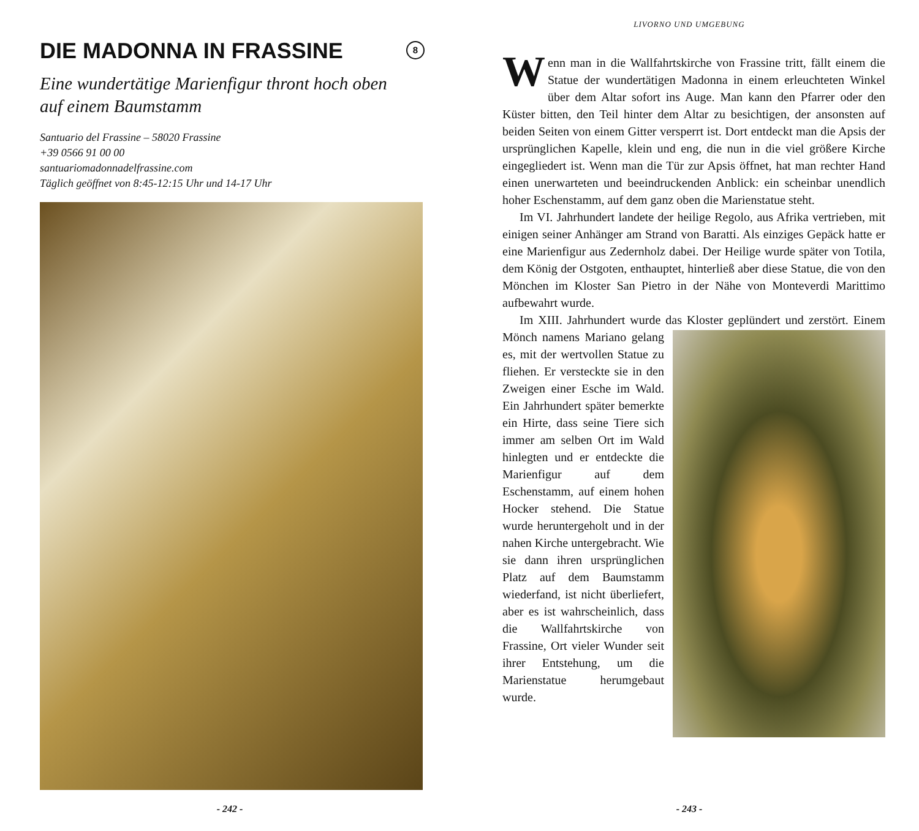DIE MADONNA IN FRASSINE 8
Eine wundertätige Marienfigur thront hoch oben auf einem Baumstamm
Santuario del Frassine – 58020 Frassine
+39 0566 91 00 00
santuariomadonnadelfrassine.com
Täglich geöffnet von 8:45-12:15 Uhr und 14-17 Uhr
- 242 -
LIVORNO UND UMGEBUNG
Wenn man in die Wallfahrtskirche von Frassine tritt, fällt einem die Statue der wundertätigen Madonna in einem erleuchteten Winkel über dem Altar sofort ins Auge. Man kann den Pfarrer oder den Küster bitten, den Teil hinter dem Altar zu besichtigen, der ansonsten auf beiden Seiten von einem Gitter versperrt ist. Dort entdeckt man die Apsis der ursprünglichen Kapelle, klein und eng, die nun in die viel größere Kirche eingegliedert ist. Wenn man die Tür zur Apsis öffnet, hat man rechter Hand einen unerwarteten und beeindruckenden Anblick: ein scheinbar unendlich hoher Eschenstamm, auf dem ganz oben die Marienstatue steht.
Im VI. Jahrhundert landete der heilige Regolo, aus Afrika vertrieben, mit einigen seiner Anhänger am Strand von Baratti. Als einziges Gepäck hatte er eine Marienfigur aus Zedernholz dabei. Der Heilige wurde später von Totila, dem König der Ostgoten, enthauptet, hinterließ aber diese Statue, die von den Mönchen im Kloster San Pietro in der Nähe von Monteverdi Marittimo aufbewahrt wurde.
Im XIII. Jahrhundert wurde das Kloster geplündert und zerstört. Einem Mönch namens Mariano gelang es, mit der wertvollen Statue zu fliehen. Er versteckte sie in den Zweigen einer Esche im Wald. Ein Jahrhundert später bemerkte ein Hirte, dass seine Tiere sich immer am selben Ort im Wald hinlegten und er entdeckte die Marienfigur auf dem Eschenstamm, auf einem hohen Hocker stehend. Die Statue wurde heruntergeholt und in der nahen Kirche untergebracht. Wie sie dann ihren ursprünglichen Platz auf dem Baumstamm wiederfand, ist nicht überliefert, aber es ist wahrscheinlich, dass die Wallfahrtskirche von Frassine, Ort vieler Wunder seit ihrer Entstehung, um die Marienstatue herumgebaut wurde.
- 243 -